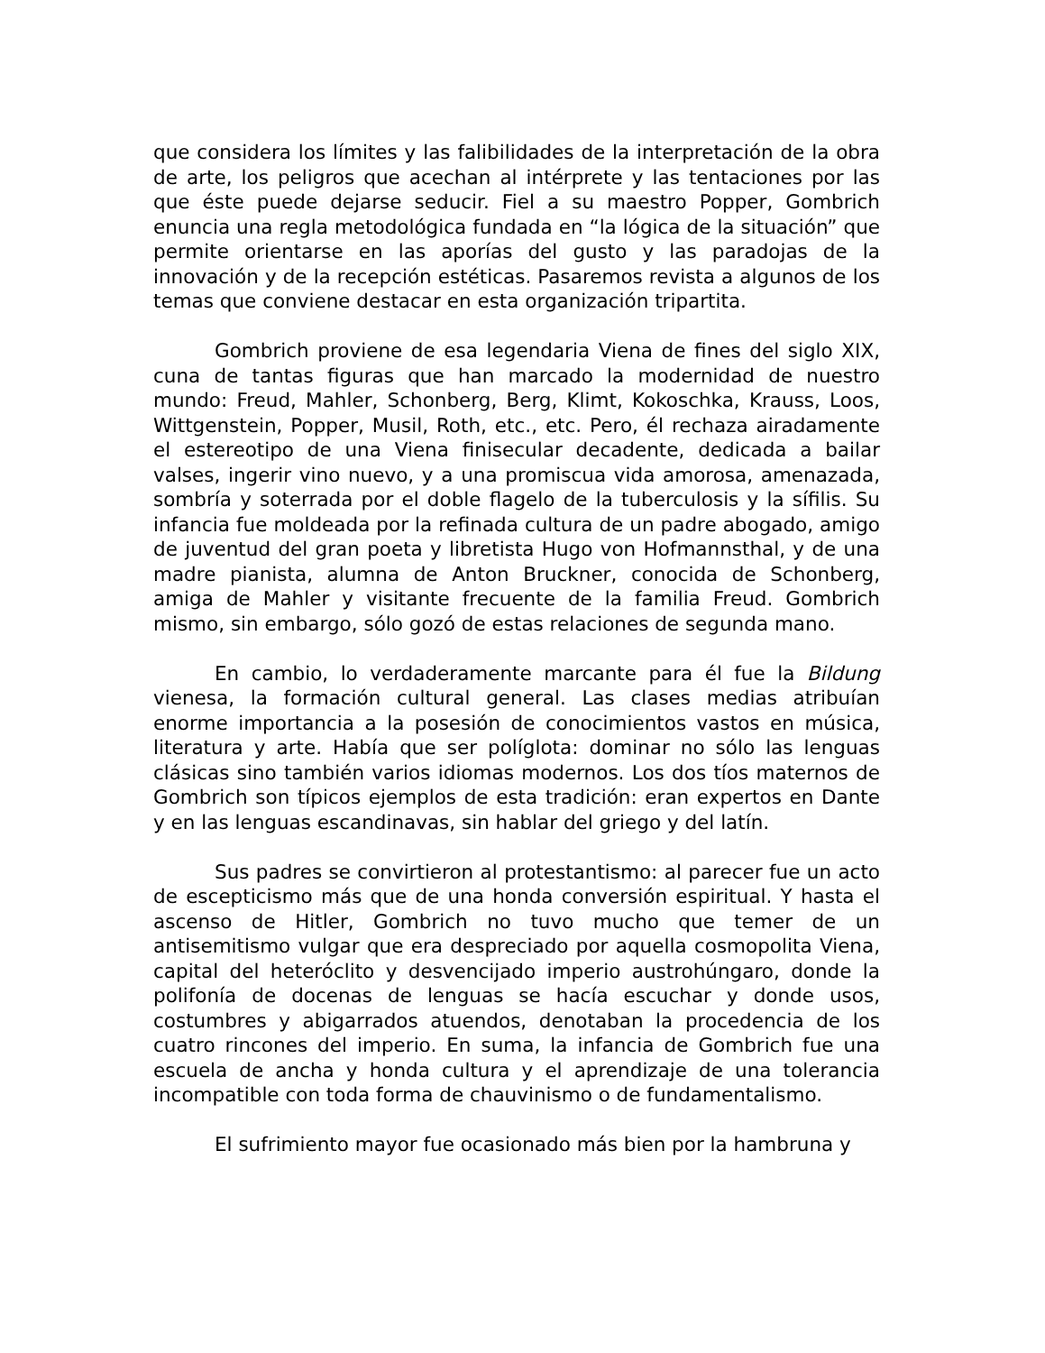que considera los límites y las falibilidades de la interpretación de la obra de arte, los peligros que acechan al intérprete y las tentaciones por las que éste puede dejarse seducir. Fiel a su maestro Popper, Gombrich enuncia una regla metodológica fundada en “la lógica de la situación” que permite orientarse en las aporías del gusto y las paradojas de la innovación y de la recepción estéticas. Pasaremos revista a algunos de los temas que conviene destacar en esta organización tripartita.
Gombrich proviene de esa legendaria Viena de fines del siglo XIX, cuna de tantas figuras que han marcado la modernidad de nuestro mundo: Freud, Mahler, Schonberg, Berg, Klimt, Kokoschka, Krauss, Loos, Wittgenstein, Popper, Musil, Roth, etc., etc. Pero, él rechaza airadamente el estereotipo de una Viena finisecular decadente, dedicada a bailar valses, ingerir vino nuevo, y a una promiscua vida amorosa, amenazada, sombría y soterrada por el doble flagelo de la tuberculosis y la sífilis. Su infancia fue moldeada por la refinada cultura de un padre abogado, amigo de juventud del gran poeta y libretista Hugo von Hofmannsthal, y de una madre pianista, alumna de Anton Bruckner, conocida de Schonberg, amiga de Mahler y visitante frecuente de la familia Freud. Gombrich mismo, sin embargo, sólo gozó de estas relaciones de segunda mano.
En cambio, lo verdaderamente marcante para él fue la Bildung vienesa, la formación cultural general. Las clases medias atribuían enorme importancia a la posesión de conocimientos vastos en música, literatura y arte. Había que ser políglota: dominar no sólo las lenguas clásicas sino también varios idiomas modernos. Los dos tíos maternos de Gombrich son típicos ejemplos de esta tradición: eran expertos en Dante y en las lenguas escandinavas, sin hablar del griego y del latín.
Sus padres se convirtieron al protestantismo: al parecer fue un acto de escepticismo más que de una honda conversión espiritual. Y hasta el ascenso de Hitler, Gombrich no tuvo mucho que temer de un antisemitismo vulgar que era despreciado por aquella cosmopolita Viena, capital del heteróclito y desvencijado imperio austrohúngaro, donde la polifonía de docenas de lenguas se hacía escuchar y donde usos, costumbres y abigarrados atuendos, denotaban la procedencia de los cuatro rincones del imperio. En suma, la infancia de Gombrich fue una escuela de ancha y honda cultura y el aprendizaje de una tolerancia incompatible con toda forma de chauvinismo o de fundamentalismo.
El sufrimiento mayor fue ocasionado más bien por la hambruna y